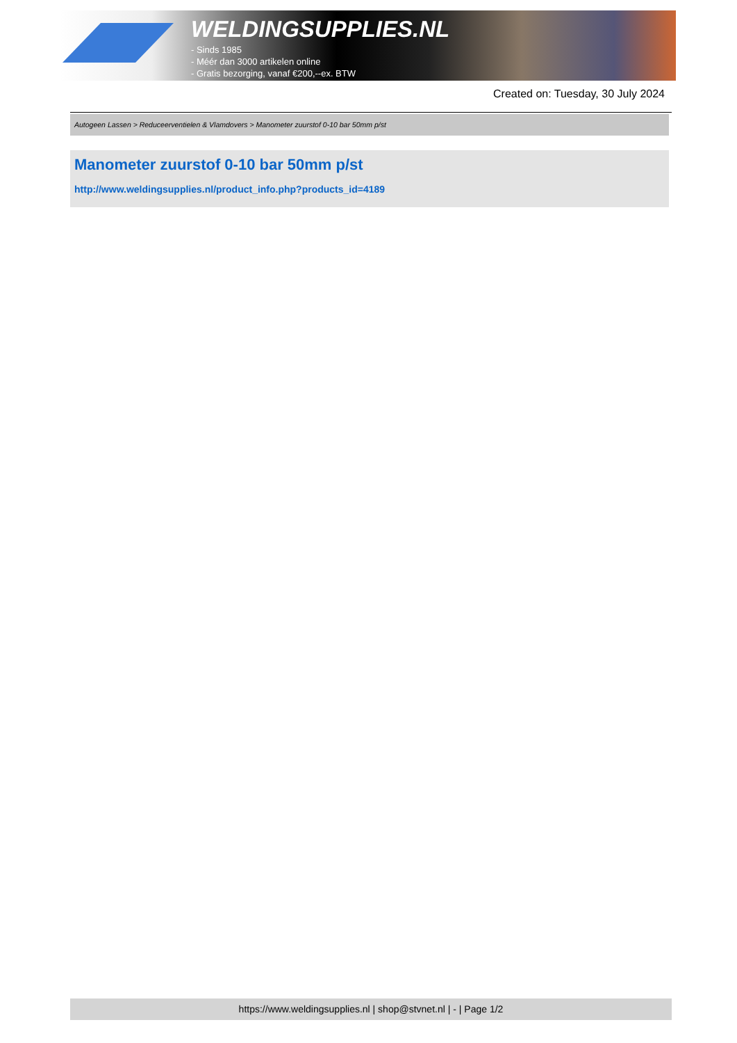WELDINGSUPPLIES.NL
- Sinds 1985
- Méér dan 3000 artikelen online
- Gratis bezorging, vanaf €200,--ex. BTW
Created on: Tuesday, 30 July 2024
Autogeen Lassen > Reduceerventielen & Vlamdovers > Manometer zuurstof 0-10 bar 50mm p/st
Manometer zuurstof 0-10 bar 50mm p/st
http://www.weldingsupplies.nl/product_info.php?products_id=4189
https://www.weldingsupplies.nl | shop@stvnet.nl | - | Page 1/2